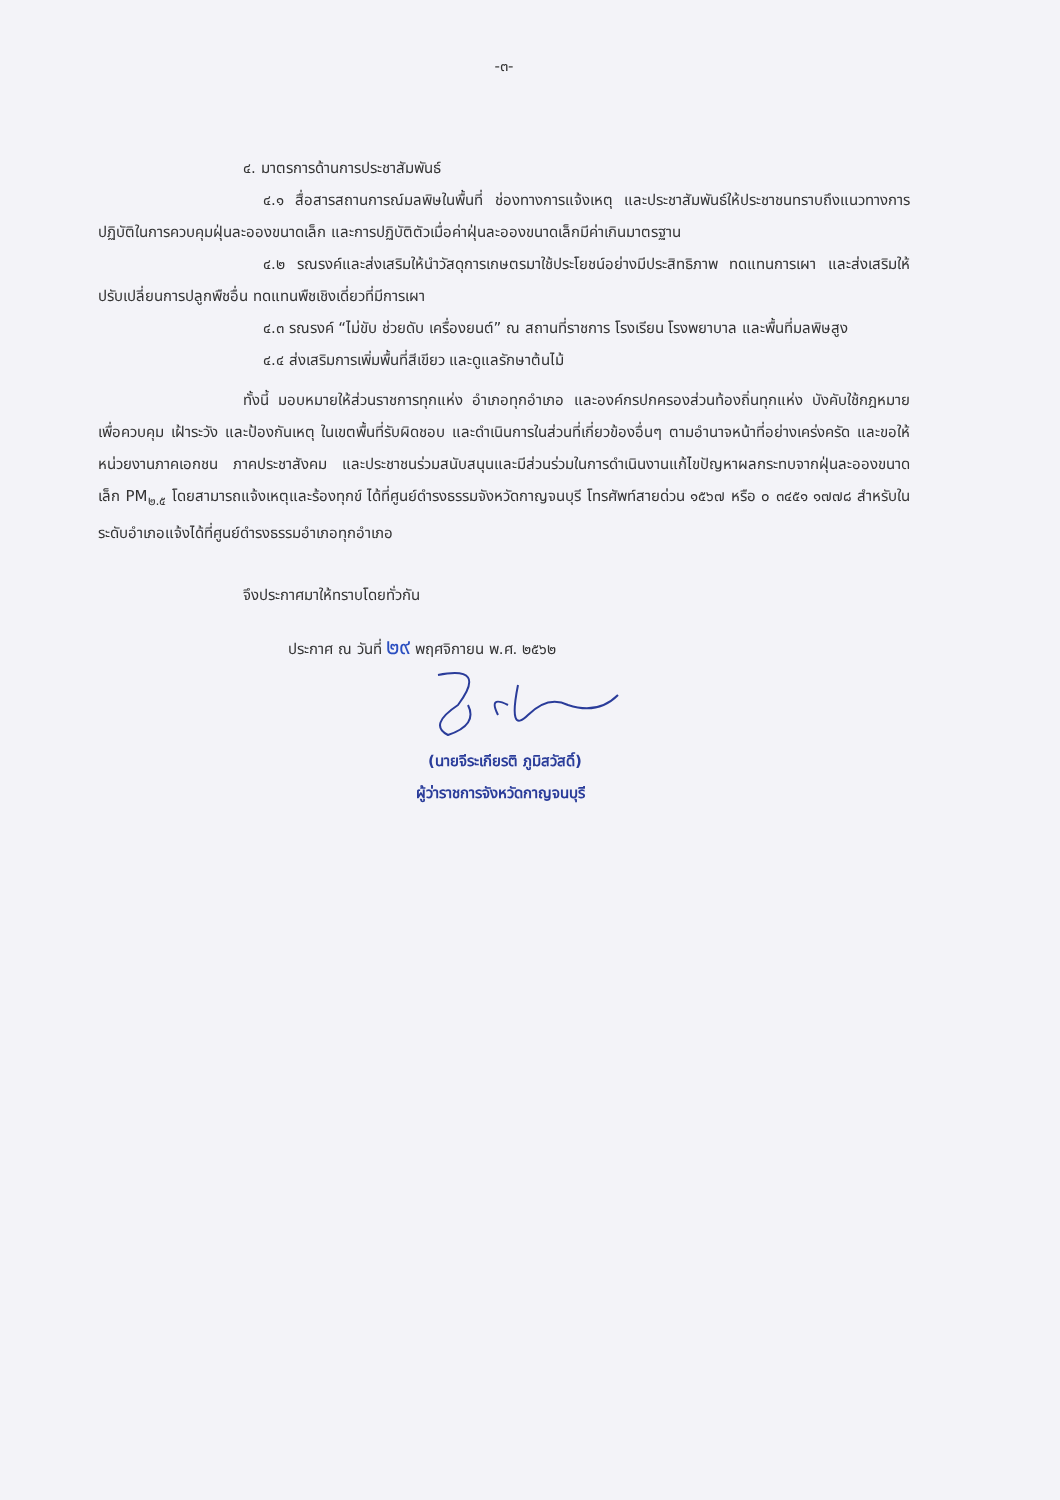-๓-
๔. มาตรการด้านการประชาสัมพันธ์
๔.๑ สื่อสารสถานการณ์มลพิษในพื้นที่ ช่องทางการแจ้งเหตุ และประชาสัมพันธ์ให้ประชาชนทราบถึงแนวทางการปฏิบัติในการควบคุมฝุ่นละอองขนาดเล็ก และการปฏิบัติตัวเมื่อค่าฝุ่นละอองขนาดเล็กมีค่าเกินมาตรฐาน
๔.๒ รณรงค์และส่งเสริมให้นำวัสดุการเกษตรมาใช้ประโยชน์อย่างมีประสิทธิภาพ ทดแทนการเผา และส่งเสริมให้ปรับเปลี่ยนการปลูกพืชอื่น ทดแทนพืชเชิงเดี่ยวที่มีการเผา
๔.๓ รณรงค์ “ไม่ขับ ช่วยดับ เครื่องยนต์” ณ สถานที่ราชการ โรงเรียน โรงพยาบาล และพื้นที่มลพิษสูง
๔.๔ ส่งเสริมการเพิ่มพื้นที่สีเขียว และดูแลรักษาต้นไม้
ทั้งนี้ มอบหมายให้ส่วนราชการทุกแห่ง อำเภอทุกอำเภอ และองค์กรปกครองส่วนท้องถิ่นทุกแห่ง บังคับใช้กฎหมาย เพื่อควบคุม เฝ้าระวัง และป้องกันเหตุ ในเขตพื้นที่รับผิดชอบ และดำเนินการในส่วนที่เกี่ยวข้องอื่นๆ ตามอำนาจหน้าที่อย่างเคร่งครัด และขอให้หน่วยงานภาคเอกชน ภาคประชาสังคม และประชาชนร่วมสนับสนุนและมีส่วนร่วมในการดำเนินงานแก้ไขปัญหาผลกระทบจากฝุ่นละอองขนาดเล็ก PM<sub>๒.๕</sub> โดยสามารถแจ้งเหตุและร้องทุกข์ ได้ที่ศูนย์ดำรงธรรมจังหวัดกาญจนบุรี โทรศัพท์สายด่วน ๑๕๖๗ หรือ ๐ ๓๔๕๑ ๑๗๗๘ สำหรับในระดับอำเภอแจ้งได้ที่ศูนย์ดำรงธรรมอำเภอทุกอำเภอ
จึงประกาศมาให้ทราบโดยทั่วกัน
ประกาศ ณ วันที่ ๒๙ พฤศจิกายน พ.ศ. ๒๕๖๒
(นายจีระเกียรติ ภูมิสวัสดิ์)
ผู้ว่าราชการจังหวัดกาญจนบุรี